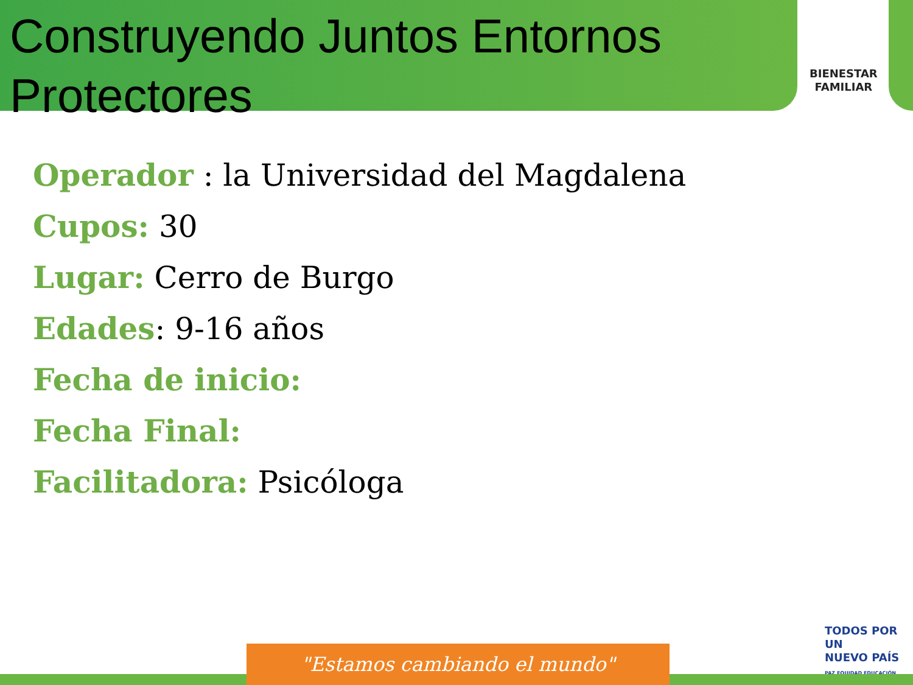Construyendo Juntos Entornos Protectores
BIENESTAR
FAMILIAR
Operador : la Universidad del Magdalena
Cupos: 30
Lugar: Cerro de Burgo
Edades: 9-16 años
Fecha de inicio:
Fecha Final:
Facilitadora: Psicóloga
TODOS POR UN
NUEVO PAÍS
PAZ EQUIDAD EDUCACIÓN
"Estamos cambiando el mundo"